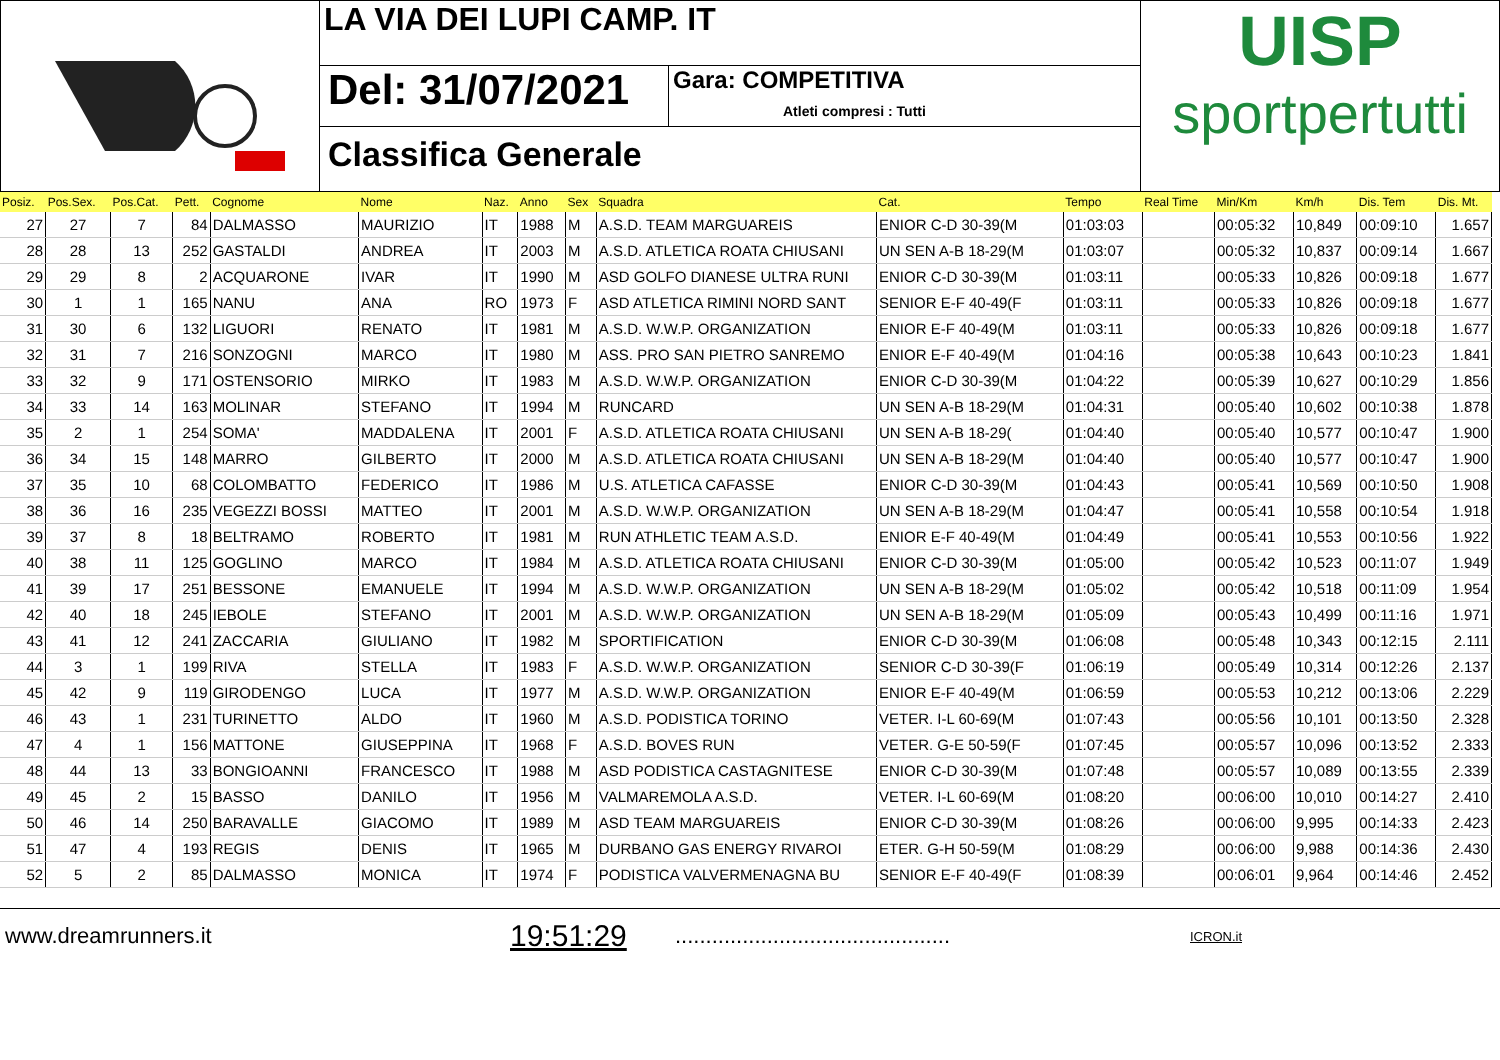LA VIA DEI LUPI CAMP. IT
Del: 31/07/2021
Gara: COMPETITIVA
Atleti compresi : Tutti
Classifica Generale
UISP
sportpertutti
| Posiz. | Pos.Sex. | Pos.Cat. | Pett. | Cognome | Nome | Naz. | Anno | Sex | Squadra | Cat. | Tempo | Real Time | Min/Km | Km/h | Dis. Tem | Dis. Mt. |
| --- | --- | --- | --- | --- | --- | --- | --- | --- | --- | --- | --- | --- | --- | --- | --- | --- |
| 27 | 27 | 7 | 84 | DALMASSO | MAURIZIO | IT | 1988 | M | A.S.D. TEAM MARGUAREIS | ENIOR C-D 30-39(M | 01:03:03 | | 00:05:32 | 10,849 | 00:09:10 | 1.657 |
| 28 | 28 | 13 | 252 | GASTALDI | ANDREA | IT | 2003 | M | A.S.D. ATLETICA ROATA CHIUSANI | UN SEN A-B 18-29(M | 01:03:07 | | 00:05:32 | 10,837 | 00:09:14 | 1.667 |
| 29 | 29 | 8 | 2 | ACQUARONE | IVAR | IT | 1990 | M | ASD GOLFO DIANESE ULTRA RUNI | ENIOR C-D 30-39(M | 01:03:11 | | 00:05:33 | 10,826 | 00:09:18 | 1.677 |
| 30 | 1 | 1 | 165 | NANU | ANA | RO | 1973 | F | ASD ATLETICA RIMINI NORD SANT | SENIOR E-F 40-49(F | 01:03:11 | | 00:05:33 | 10,826 | 00:09:18 | 1.677 |
| 31 | 30 | 6 | 132 | LIGUORI | RENATO | IT | 1981 | M | A.S.D. W.W.P. ORGANIZATION | ENIOR E-F 40-49(M | 01:03:11 | | 00:05:33 | 10,826 | 00:09:18 | 1.677 |
| 32 | 31 | 7 | 216 | SONZOGNI | MARCO | IT | 1980 | M | ASS. PRO SAN PIETRO SANREMO | ENIOR E-F 40-49(M | 01:04:16 | | 00:05:38 | 10,643 | 00:10:23 | 1.841 |
| 33 | 32 | 9 | 171 | OSTENSORIO | MIRKO | IT | 1983 | M | A.S.D. W.W.P. ORGANIZATION | ENIOR C-D 30-39(M | 01:04:22 | | 00:05:39 | 10,627 | 00:10:29 | 1.856 |
| 34 | 33 | 14 | 163 | MOLINAR | STEFANO | IT | 1994 | M | RUNCARD | UN SEN A-B 18-29(M | 01:04:31 | | 00:05:40 | 10,602 | 00:10:38 | 1.878 |
| 35 | 2 | 1 | 254 | SOMA' | MADDALENA | IT | 2001 | F | A.S.D. ATLETICA ROATA CHIUSANI | UN SEN A-B 18-29( | 01:04:40 | | 00:05:40 | 10,577 | 00:10:47 | 1.900 |
| 36 | 34 | 15 | 148 | MARRO | GILBERTO | IT | 2000 | M | A.S.D. ATLETICA ROATA CHIUSANI | UN SEN A-B 18-29(M | 01:04:40 | | 00:05:40 | 10,577 | 00:10:47 | 1.900 |
| 37 | 35 | 10 | 68 | COLOMBATTO | FEDERICO | IT | 1986 | M | U.S. ATLETICA CAFASSE | ENIOR C-D 30-39(M | 01:04:43 | | 00:05:41 | 10,569 | 00:10:50 | 1.908 |
| 38 | 36 | 16 | 235 | VEGEZZI BOSSI | MATTEO | IT | 2001 | M | A.S.D. W.W.P. ORGANIZATION | UN SEN A-B 18-29(M | 01:04:47 | | 00:05:41 | 10,558 | 00:10:54 | 1.918 |
| 39 | 37 | 8 | 18 | BELTRAMO | ROBERTO | IT | 1981 | M | RUN ATHLETIC TEAM A.S.D. | ENIOR E-F 40-49(M | 01:04:49 | | 00:05:41 | 10,553 | 00:10:56 | 1.922 |
| 40 | 38 | 11 | 125 | GOGLINO | MARCO | IT | 1984 | M | A.S.D. ATLETICA ROATA CHIUSANI | ENIOR C-D 30-39(M | 01:05:00 | | 00:05:42 | 10,523 | 00:11:07 | 1.949 |
| 41 | 39 | 17 | 251 | BESSONE | EMANUELE | IT | 1994 | M | A.S.D. W.W.P. ORGANIZATION | UN SEN A-B 18-29(M | 01:05:02 | | 00:05:42 | 10,518 | 00:11:09 | 1.954 |
| 42 | 40 | 18 | 245 | IEBOLE | STEFANO | IT | 2001 | M | A.S.D. W.W.P. ORGANIZATION | UN SEN A-B 18-29(M | 01:05:09 | | 00:05:43 | 10,499 | 00:11:16 | 1.971 |
| 43 | 41 | 12 | 241 | ZACCARIA | GIULIANO | IT | 1982 | M | SPORTIFICATION | ENIOR C-D 30-39(M | 01:06:08 | | 00:05:48 | 10,343 | 00:12:15 | 2.111 |
| 44 | 3 | 1 | 199 | RIVA | STELLA | IT | 1983 | F | A.S.D. W.W.P. ORGANIZATION | SENIOR C-D 30-39(F | 01:06:19 | | 00:05:49 | 10,314 | 00:12:26 | 2.137 |
| 45 | 42 | 9 | 119 | GIRODENGO | LUCA | IT | 1977 | M | A.S.D. W.W.P. ORGANIZATION | ENIOR E-F 40-49(M | 01:06:59 | | 00:05:53 | 10,212 | 00:13:06 | 2.229 |
| 46 | 43 | 1 | 231 | TURINETTO | ALDO | IT | 1960 | M | A.S.D. PODISTICA TORINO | VETER. I-L 60-69(M | 01:07:43 | | 00:05:56 | 10,101 | 00:13:50 | 2.328 |
| 47 | 4 | 1 | 156 | MATTONE | GIUSEPPINA | IT | 1968 | F | A.S.D. BOVES RUN | VETER. G-E 50-59(F | 01:07:45 | | 00:05:57 | 10,096 | 00:13:52 | 2.333 |
| 48 | 44 | 13 | 33 | BONGIOANNI | FRANCESCO | IT | 1988 | M | ASD PODISTICA CASTAGNITESE | ENIOR C-D 30-39(M | 01:07:48 | | 00:05:57 | 10,089 | 00:13:55 | 2.339 |
| 49 | 45 | 2 | 15 | BASSO | DANILO | IT | 1956 | M | VALMAREMOLA A.S.D. | VETER. I-L 60-69(M | 01:08:20 | | 00:06:00 | 10,010 | 00:14:27 | 2.410 |
| 50 | 46 | 14 | 250 | BARAVALLE | GIACOMO | IT | 1989 | M | ASD TEAM MARGUAREIS | ENIOR C-D 30-39(M | 01:08:26 | | 00:06:00 | 9,995 | 00:14:33 | 2.423 |
| 51 | 47 | 4 | 193 | REGIS | DENIS | IT | 1965 | M | DURBANO GAS ENERGY RIVAROI | ETER. G-H 50-59(M | 01:08:29 | | 00:06:00 | 9,988 | 00:14:36 | 2.430 |
| 52 | 5 | 2 | 85 | DALMASSO | MONICA | IT | 1974 | F | PODISTICA VALVERMENAGNA BU | SENIOR E-F 40-49(F | 01:08:39 | | 00:06:01 | 9,964 | 00:14:46 | 2.452 |
www.dreamrunners.it 19:51:29............................................. ICRON.it